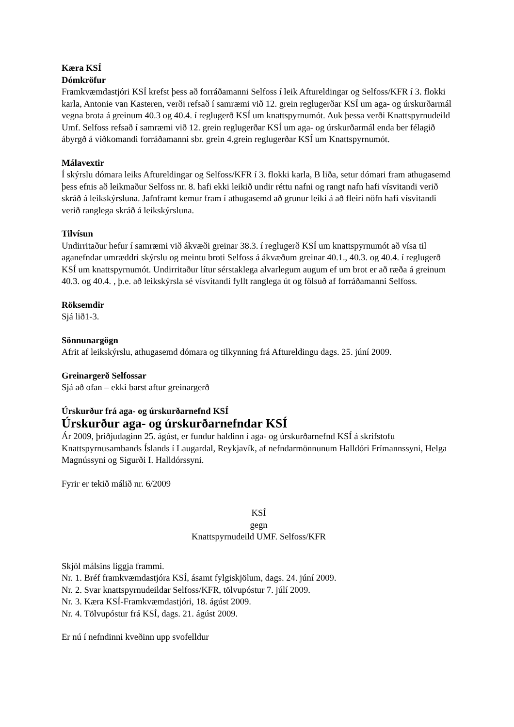Kæra KSÍ
Dómkröfur
Framkvæmdastjóri KSÍ krefst þess að forráðamanni Selfoss í leik Aftureldingar og Selfoss/KFR í 3. flokki karla, Antonie van Kasteren, verði refsað í samræmi við 12. grein reglugerðar KSÍ um aga- og úrskurðarmál vegna brota á greinum 40.3 og 40.4. í reglugerð KSÍ um knattspyrnumót. Auk þessa verði Knattspyrnudeild Umf. Selfoss refsað í samræmi við 12. grein reglugerðar KSÍ um aga- og úrskurðarmál enda ber félagið ábyrgð á viðkomandi forráðamanni sbr. grein 4.grein reglugerðar KSÍ um Knattspyrnumót.
Málavextir
Í skýrslu dómara leiks Aftureldingar og Selfoss/KFR í 3. flokki karla, B liða, setur dómari fram athugasemd þess efnis að leikmaður Selfoss nr. 8. hafi ekki leikið undir réttu nafni og rangt nafn hafi vísvitandi verið skráð á leikskýrsluna. Jafnframt kemur fram í athugasemd að grunur leiki á að fleiri nöfn hafi vísvitandi verið ranglega skráð á leikskýrsluna.
Tilvísun
Undirritaður hefur í samræmi við ákvæði greinar 38.3. í reglugerð KSÍ um knattspyrnumót að vísa til aganefndar umræddri skýrslu og meintu broti Selfoss á ákvæðum greinar 40.1., 40.3. og 40.4. í reglugerð KSÍ um knattspyrnumót. Undirritaður lítur sérstaklega alvarlegum augum ef um brot er að ræða á greinum 40.3. og 40.4. , þ.e. að leikskýrsla sé vísvitandi fyllt ranglega út og fölsuð af forráðamanni Selfoss.
Röksemdir
Sjá lið1-3.
Sönnunargögn
Afrit af leikskýrslu, athugasemd dómara og tilkynning frá Aftureldingu dags. 25. júní 2009.
Greinargerð Selfossar
Sjá að ofan – ekki barst aftur greinargerð
Úrskurður frá aga- og úrskurðarnefnd KSÍ
Úrskurður aga- og úrskurðarnefndar KSÍ
Ár 2009, þriðjudaginn 25. ágúst, er fundur haldinn í aga- og úrskurðarnefnd KSÍ á skrifstofu Knattspyrnusambands Íslands í Laugardal, Reykjavík, af nefndarmönnunum Halldóri Frímannssyni, Helga Magnússyni og Sigurði I. Halldórssyni.
Fyrir er tekið málið nr. 6/2009
KSÍ
gegn
Knattspyrnudeild UMF. Selfoss/KFR
Skjöl málsins liggja frammi.
Nr. 1. Bréf framkvæmdastjóra KSÍ, ásamt fylgiskjölum, dags. 24. júní 2009.
Nr. 2. Svar knattspyrnudeildar Selfoss/KFR, tölvupóstur 7. júlí 2009.
Nr. 3. Kæra KSÍ-Framkvæmdastjóri, 18. ágúst 2009.
Nr. 4. Tölvupóstur frá KSÍ, dags. 21. ágúst 2009.
Er nú í nefndinni kveðinn upp svofelldur